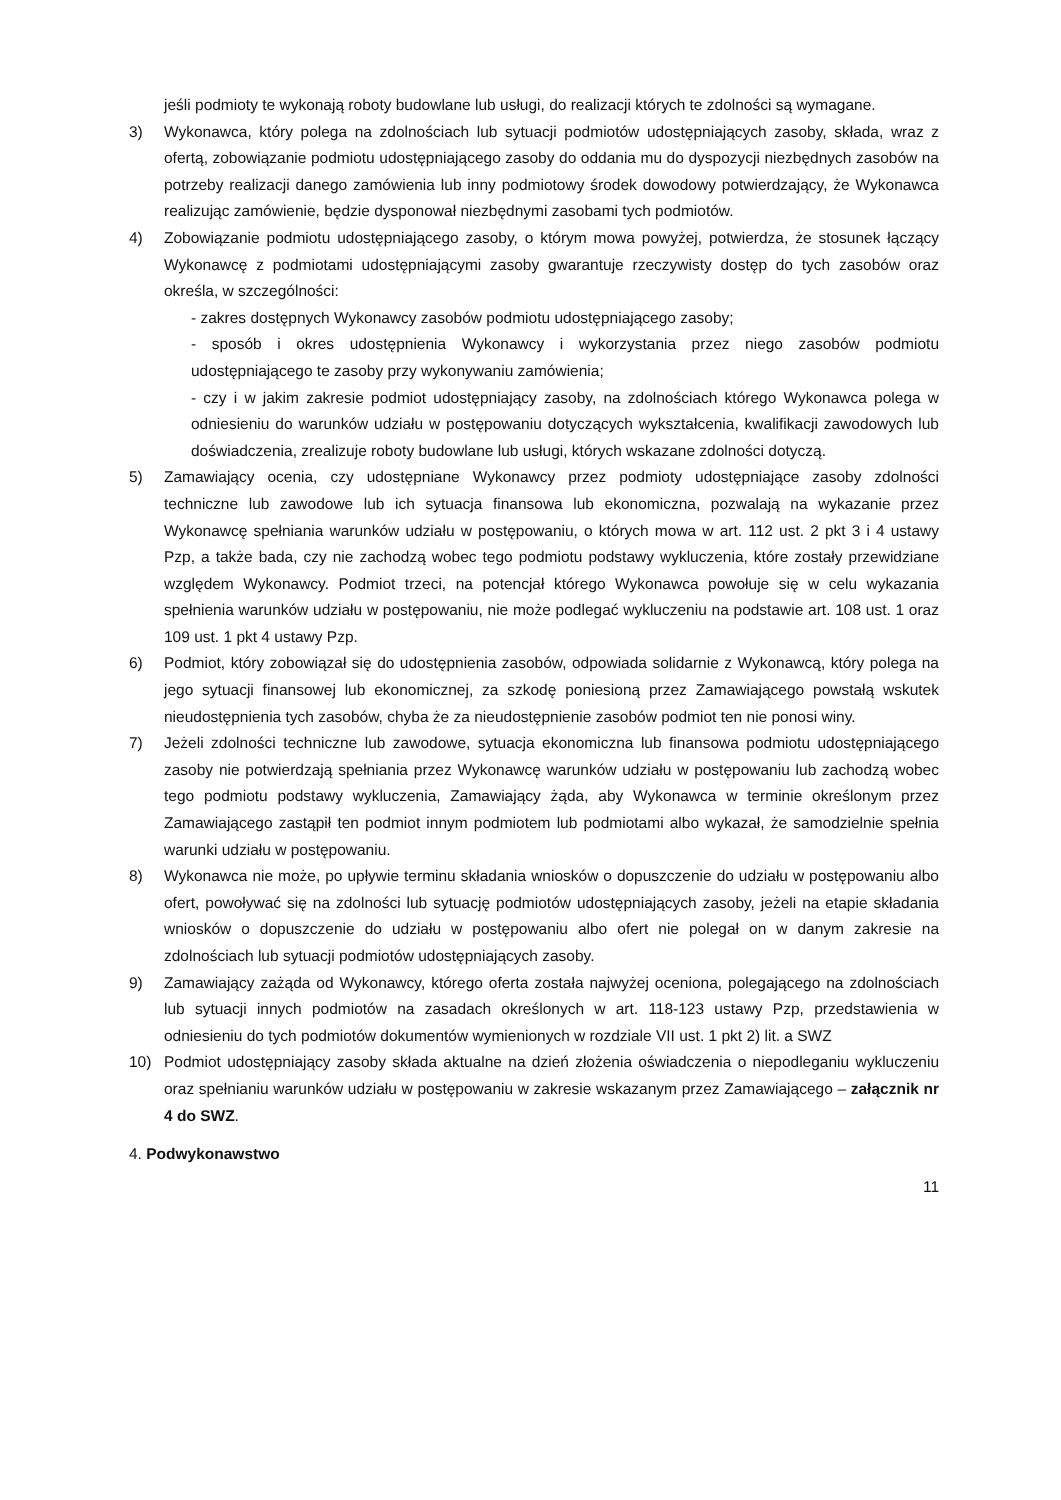jeśli podmioty te wykonają roboty budowlane lub usługi, do realizacji których te zdolności są wymagane.
3) Wykonawca, który polega na zdolnościach lub sytuacji podmiotów udostępniających zasoby, składa, wraz z ofertą, zobowiązanie podmiotu udostępniającego zasoby do oddania mu do dyspozycji niezbędnych zasobów na potrzeby realizacji danego zamówienia lub inny podmiotowy środek dowodowy potwierdzający, że Wykonawca realizując zamówienie, będzie dysponował niezbędnymi zasobami tych podmiotów.
4) Zobowiązanie podmiotu udostępniającego zasoby, o którym mowa powyżej, potwierdza, że stosunek łączący Wykonawcę z podmiotami udostępniającymi zasoby gwarantuje rzeczywisty dostęp do tych zasobów oraz określa, w szczególności:
- zakres dostępnych Wykonawcy zasobów podmiotu udostępniającego zasoby;
- sposób i okres udostępnienia Wykonawcy i wykorzystania przez niego zasobów podmiotu udostępniającego te zasoby przy wykonywaniu zamówienia;
- czy i w jakim zakresie podmiot udostępniający zasoby, na zdolnościach którego Wykonawca polega w odniesieniu do warunków udziału w postępowaniu dotyczących wykształcenia, kwalifikacji zawodowych lub doświadczenia, zrealizuje roboty budowlane lub usługi, których wskazane zdolności dotyczą.
5) Zamawiający ocenia, czy udostępniane Wykonawcy przez podmioty udostępniające zasoby zdolności techniczne lub zawodowe lub ich sytuacja finansowa lub ekonomiczna, pozwalają na wykazanie przez Wykonawcę spełniania warunków udziału w postępowaniu, o których mowa w art. 112 ust. 2 pkt 3 i 4 ustawy Pzp, a także bada, czy nie zachodzą wobec tego podmiotu podstawy wykluczenia, które zostały przewidziane względem Wykonawcy. Podmiot trzeci, na potencjał którego Wykonawca powołuje się w celu wykazania spełnienia warunków udziału w postępowaniu, nie może podlegać wykluczeniu na podstawie art. 108 ust. 1 oraz 109 ust. 1 pkt 4 ustawy Pzp.
6) Podmiot, który zobowiązał się do udostępnienia zasobów, odpowiada solidarnie z Wykonawcą, który polega na jego sytuacji finansowej lub ekonomicznej, za szkodę poniesioną przez Zamawiającego powstałą wskutek nieudostępnienia tych zasobów, chyba że za nieudostępnienie zasobów podmiot ten nie ponosi winy.
7) Jeżeli zdolności techniczne lub zawodowe, sytuacja ekonomiczna lub finansowa podmiotu udostępniającego zasoby nie potwierdzają spełniania przez Wykonawcę warunków udziału w postępowaniu lub zachodzą wobec tego podmiotu podstawy wykluczenia, Zamawiający żąda, aby Wykonawca w terminie określonym przez Zamawiającego zastąpił ten podmiot innym podmiotem lub podmiotami albo wykazał, że samodzielnie spełnia warunki udziału w postępowaniu.
8) Wykonawca nie może, po upływie terminu składania wniosków o dopuszczenie do udziału w postępowaniu albo ofert, powoływać się na zdolności lub sytuację podmiotów udostępniających zasoby, jeżeli na etapie składania wniosków o dopuszczenie do udziału w postępowaniu albo ofert nie polegał on w danym zakresie na zdolnościach lub sytuacji podmiotów udostępniających zasoby.
9) Zamawiający zażąda od Wykonawcy, którego oferta została najwyżej oceniona, polegającego na zdolnościach lub sytuacji innych podmiotów na zasadach określonych w art. 118-123 ustawy Pzp, przedstawienia w odniesieniu do tych podmiotów dokumentów wymienionych w rozdziale VII ust. 1 pkt 2) lit. a SWZ
10) Podmiot udostępniający zasoby składa aktualne na dzień złożenia oświadczenia o niepodleganiu wykluczeniu oraz spełnianiu warunków udziału w postępowaniu w zakresie wskazanym przez Zamawiającego – załącznik nr 4 do SWZ.
4. Podwykonawstwo
11